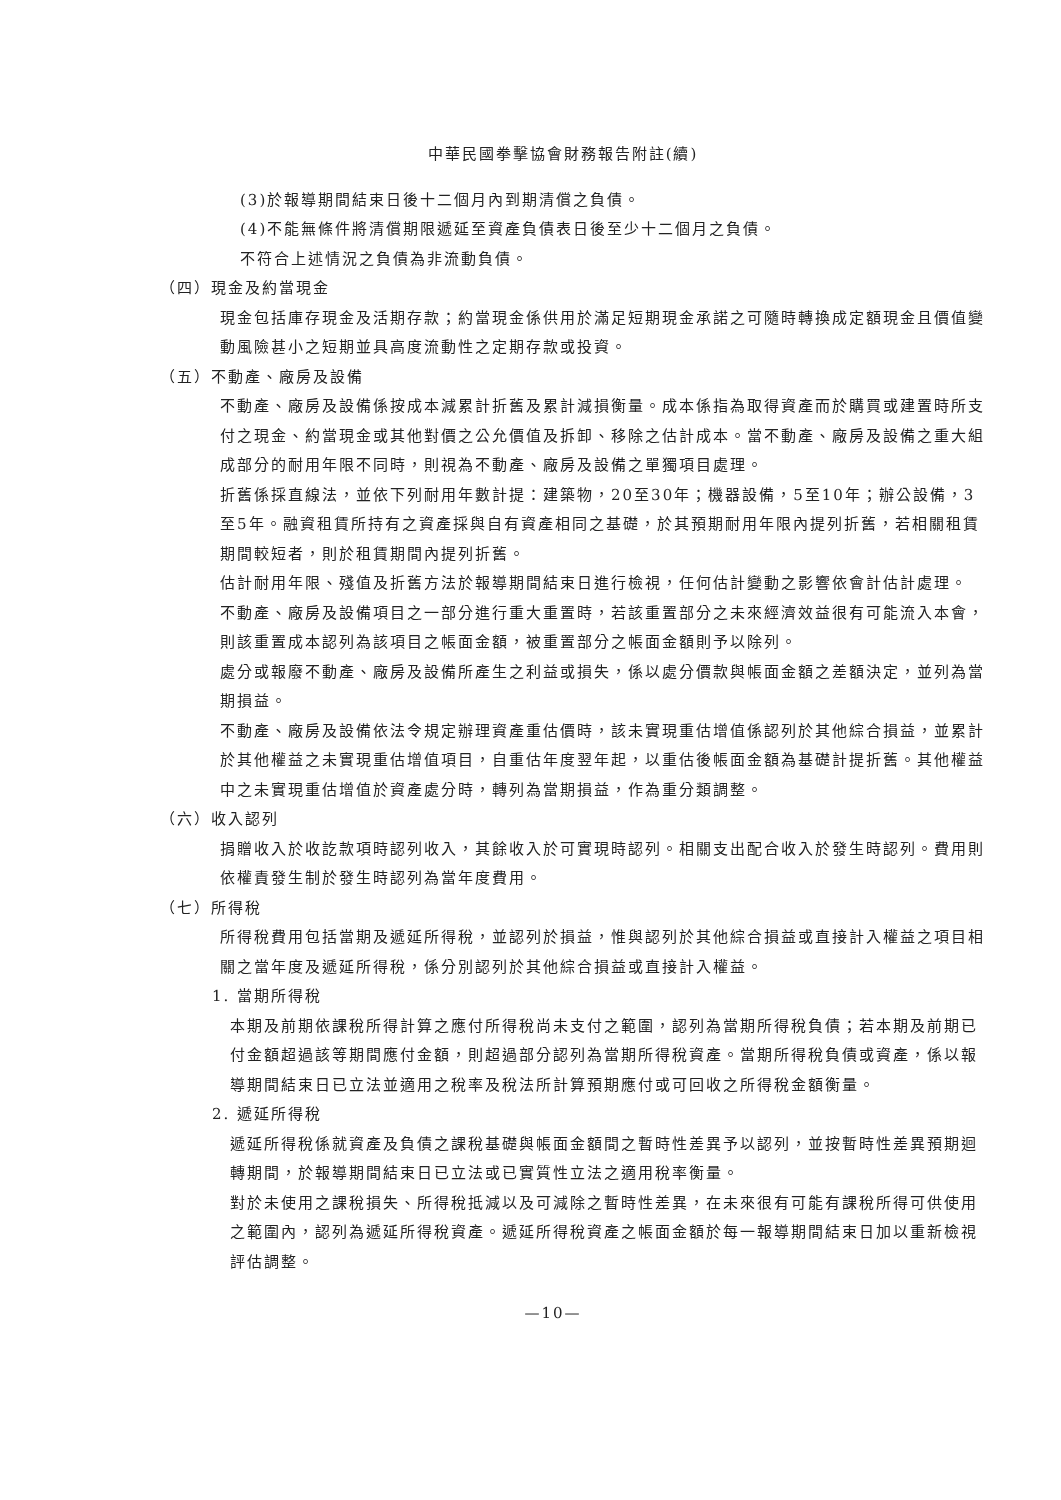中華民國拳擊協會財務報告附註(續)
(3)於報導期間結束日後十二個月內到期清償之負債。
(4)不能無條件將清償期限遞延至資產負債表日後至少十二個月之負債。
不符合上述情況之負債為非流動負債。
（四）現金及約當現金
現金包括庫存現金及活期存款；約當現金係供用於滿足短期現金承諾之可隨時轉換成定額現金且價值變動風險甚小之短期並具高度流動性之定期存款或投資。
（五）不動產、廠房及設備
不動產、廠房及設備係按成本減累計折舊及累計減損衡量。成本係指為取得資產而於購買或建置時所支付之現金、約當現金或其他對價之公允價值及拆卸、移除之估計成本。當不動產、廠房及設備之重大組成部分的耐用年限不同時，則視為不動產、廠房及設備之單獨項目處理。
折舊係採直線法，並依下列耐用年數計提：建築物，20至30年；機器設備，5至10年；辦公設備，3至5年。融資租賃所持有之資產採與自有資產相同之基礎，於其預期耐用年限內提列折舊，若相關租賃期間較短者，則於租賃期間內提列折舊。
估計耐用年限、殘值及折舊方法於報導期間結束日進行檢視，任何估計變動之影響依會計估計處理。
不動產、廠房及設備項目之一部分進行重大重置時，若該重置部分之未來經濟效益很有可能流入本會，則該重置成本認列為該項目之帳面金額，被重置部分之帳面金額則予以除列。
處分或報廢不動產、廠房及設備所產生之利益或損失，係以處分價款與帳面金額之差額決定，並列為當期損益。
不動產、廠房及設備依法令規定辦理資產重估價時，該未實現重估增值係認列於其他綜合損益，並累計於其他權益之未實現重估增值項目，自重估年度翌年起，以重估後帳面金額為基礎計提折舊。其他權益中之未實現重估增值於資產處分時，轉列為當期損益，作為重分類調整。
（六）收入認列
捐贈收入於收訖款項時認列收入，其餘收入於可實現時認列。相關支出配合收入於發生時認列。費用則依權責發生制於發生時認列為當年度費用。
（七）所得稅
所得稅費用包括當期及遞延所得稅，並認列於損益，惟與認列於其他綜合損益或直接計入權益之項目相關之當年度及遞延所得稅，係分別認列於其他綜合損益或直接計入權益。
1. 當期所得稅
本期及前期依課稅所得計算之應付所得稅尚未支付之範圍，認列為當期所得稅負債；若本期及前期已付金額超過該等期間應付金額，則超過部分認列為當期所得稅資產。當期所得稅負債或資產，係以報導期間結束日已立法並適用之稅率及稅法所計算預期應付或可回收之所得稅金額衡量。
2. 遞延所得稅
遞延所得稅係就資產及負債之課稅基礎與帳面金額間之暫時性差異予以認列，並按暫時性差異預期迴轉期間，於報導期間結束日已立法或已實質性立法之適用稅率衡量。
對於未使用之課稅損失、所得稅抵減以及可減除之暫時性差異，在未來很有可能有課稅所得可供使用之範圍內，認列為遞延所得稅資產。遞延所得稅資產之帳面金額於每一報導期間結束日加以重新檢視評估調整。
—10—